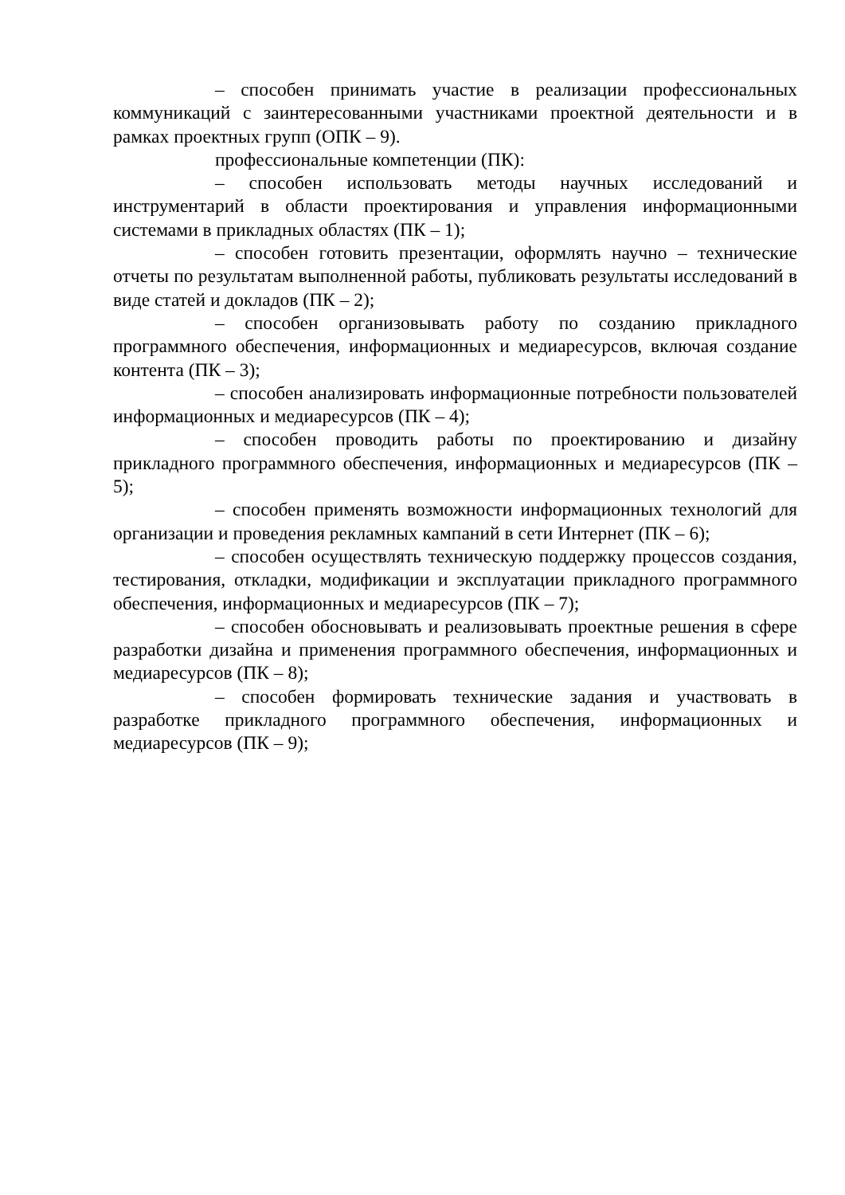– способен принимать участие в реализации профессиональных коммуникаций с заинтересованными участниками проектной деятельности и в рамках проектных групп (ОПК – 9).
профессиональные компетенции (ПК):
– способен использовать методы научных исследований и инструментарий в области проектирования и управления информационными системами в прикладных областях (ПК – 1);
– способен готовить презентации, оформлять научно – технические отчеты по результатам выполненной работы, публиковать результаты исследований в виде статей и докладов (ПК – 2);
– способен организовывать работу по созданию прикладного программного обеспечения, информационных и медиаресурсов, включая создание контента (ПК – 3);
– способен анализировать информационные потребности пользователей информационных и медиаресурсов (ПК – 4);
– способен проводить работы по проектированию и дизайну прикладного программного обеспечения, информационных и медиаресурсов (ПК – 5);
– способен применять возможности информационных технологий для организации и проведения рекламных кампаний в сети Интернет (ПК – 6);
– способен осуществлять техническую поддержку процессов создания, тестирования, откладки, модификации и эксплуатации прикладного программного обеспечения, информационных и медиаресурсов (ПК – 7);
– способен обосновывать и реализовывать проектные решения в сфере разработки дизайна и применения программного обеспечения, информационных и медиаресурсов (ПК – 8);
– способен формировать технические задания и участвовать в разработке прикладного программного обеспечения, информационных и медиаресурсов (ПК – 9);